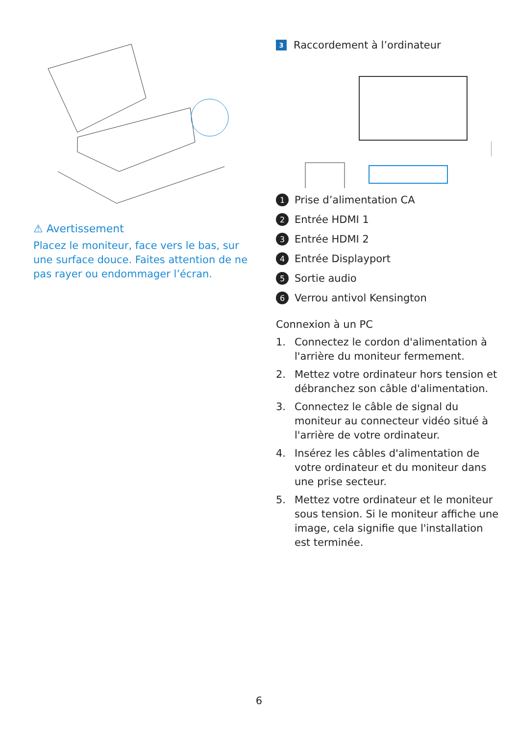⚠ Avertissement
Placez le moniteur, face vers le bas, sur une surface douce. Faites attention de ne pas rayer ou endommager l’écran.
3 Raccordement à l’ordinateur
1 Prise d’alimentation CA
2 Entrée HDMI 1
3 Entrée HDMI 2
4 Entrée Displayport
5 Sortie audio
6 Verrou antivol Kensington
Connexion à un PC
1. Connectez le cordon d'alimentation à l'arrière du moniteur fermement.
2. Mettez votre ordinateur hors tension et débranchez son câble d'alimentation.
3. Connectez le câble de signal du moniteur au connecteur vidéo situé à l'arrière de votre ordinateur.
4. Insérez les câbles d'alimentation de votre ordinateur et du moniteur dans une prise secteur.
5. Mettez votre ordinateur et le moniteur sous tension. Si le moniteur affiche une image, cela signifie que l'installation est terminée.
6